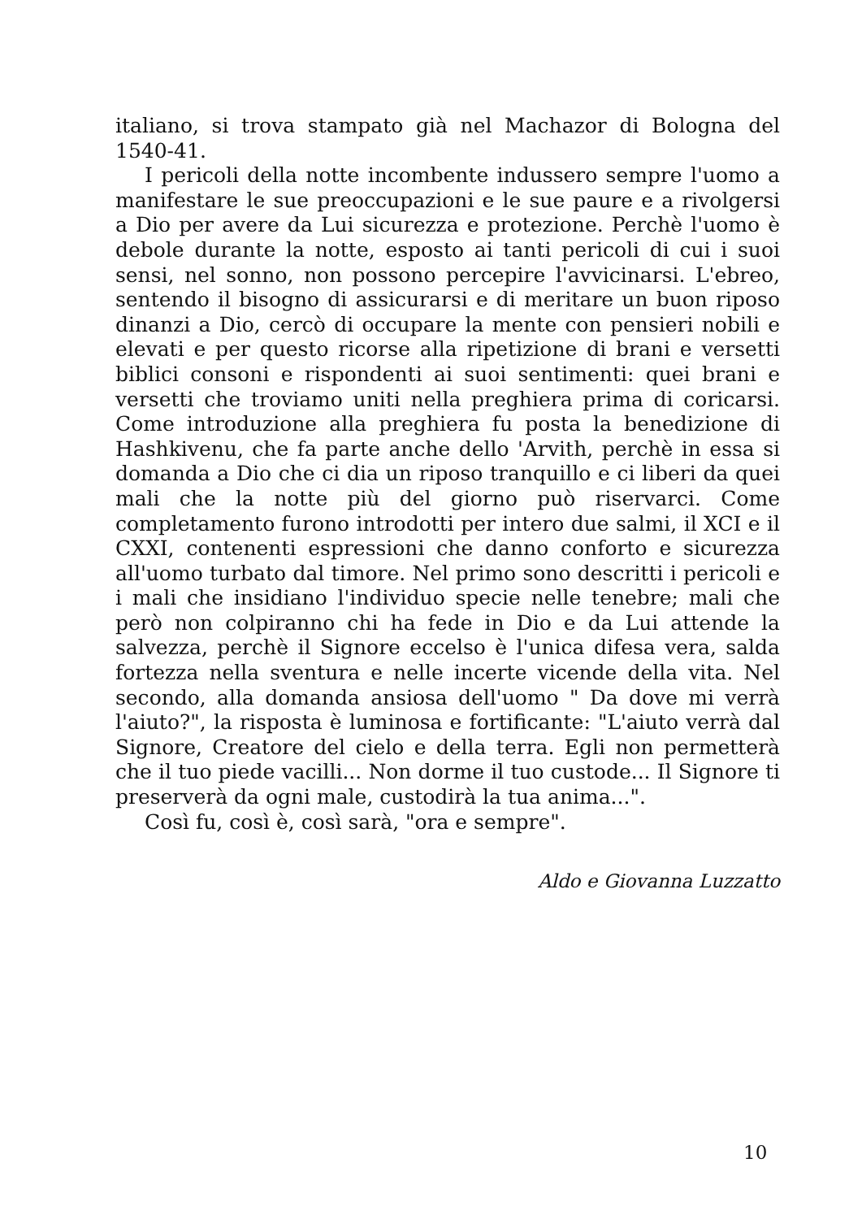italiano, si trova stampato già nel Machazor di Bologna del 1540-41.
I pericoli della notte incombente indussero sempre l'uomo a manifestare le sue preoccupazioni e le sue paure e a rivolgersi a Dio per avere da Lui sicurezza e protezione. Perchè l'uomo è debole durante la notte, esposto ai tanti pericoli di cui i suoi sensi, nel sonno, non possono percepire l'avvicinarsi. L'ebreo, sentendo il bisogno di assicurarsi e di meritare un buon riposo dinanzi a Dio, cercò di occupare la mente con pensieri nobili e elevati e per questo ricorse alla ripetizione di brani e versetti biblici consoni e rispondenti ai suoi sentimenti: quei brani e versetti che troviamo uniti nella preghiera prima di coricarsi. Come introduzione alla preghiera fu posta la benedizione di Hashkivenu, che fa parte anche dello 'Arvith, perchè in essa si domanda a Dio che ci dia un riposo tranquillo e ci liberi da quei mali che la notte più del giorno può riservarci. Come completamento furono introdotti per intero due salmi, il XCI e il CXXI, contenenti espressioni che danno conforto e sicurezza all'uomo turbato dal timore. Nel primo sono descritti i pericoli e i mali che insidiano l'individuo specie nelle tenebre; mali che però non colpiranno chi ha fede in Dio e da Lui attende la salvezza, perchè il Signore eccelso è l'unica difesa vera, salda fortezza nella sventura e nelle incerte vicende della vita. Nel secondo, alla domanda ansiosa dell'uomo " Da dove mi verrà l'aiuto?", la risposta è luminosa e fortificante: "L'aiuto verrà dal Signore, Creatore del cielo e della terra. Egli non permetterà che il tuo piede vacilli... Non dorme il tuo custode... Il Signore ti preserverà da ogni male, custodirà la tua anima...".
Così fu, così è, così sarà, "ora e sempre".
Aldo e Giovanna Luzzatto
10